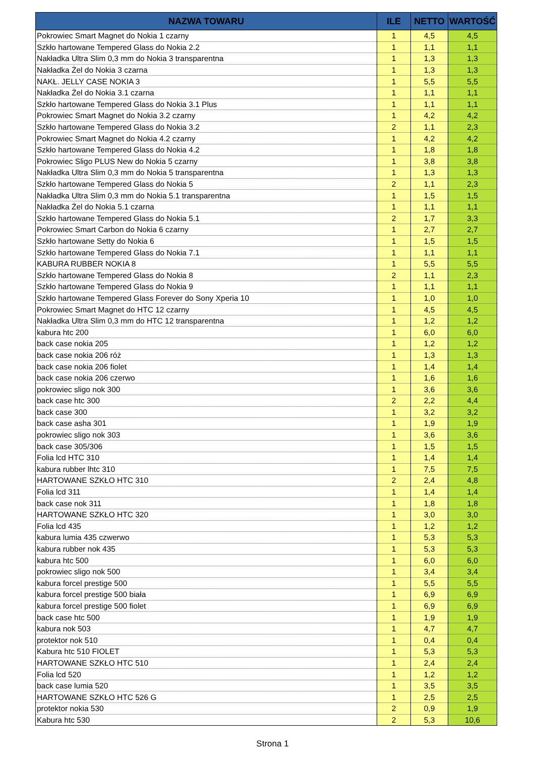| NAZWA TOWARU | ILE | NETTO | WARTOŚĆ |
| --- | --- | --- | --- |
| Pokrowiec Smart Magnet do Nokia 1 czarny | 1 | 4,5 | 4,5 |
| Szkło hartowane Tempered Glass do Nokia 2.2 | 1 | 1,1 | 1,1 |
| Nakładka Ultra Slim 0,3 mm do Nokia 3 transparentna | 1 | 1,3 | 1,3 |
| Nakładka Żel do Nokia 3 czarna | 1 | 1,3 | 1,3 |
| NAKŁ. JELLY CASE NOKIA 3 | 1 | 5,5 | 5,5 |
| Nakładka Żel do Nokia 3.1 czarna | 1 | 1,1 | 1,1 |
| Szkło hartowane Tempered Glass do Nokia 3.1 Plus | 1 | 1,1 | 1,1 |
| Pokrowiec Smart Magnet do Nokia 3.2 czarny | 1 | 4,2 | 4,2 |
| Szkło hartowane Tempered Glass do Nokia 3.2 | 2 | 1,1 | 2,3 |
| Pokrowiec Smart Magnet do Nokia 4.2 czarny | 1 | 4,2 | 4,2 |
| Szkło hartowane Tempered Glass do Nokia 4.2 | 1 | 1,8 | 1,8 |
| Pokrowiec Sligo PLUS New do Nokia 5 czarny | 1 | 3,8 | 3,8 |
| Nakładka Ultra Slim 0,3 mm do Nokia 5 transparentna | 1 | 1,3 | 1,3 |
| Szkło hartowane Tempered Glass do Nokia 5 | 2 | 1,1 | 2,3 |
| Nakładka Ultra Slim 0,3 mm do Nokia 5.1 transparentna | 1 | 1,5 | 1,5 |
| Nakładka Żel do Nokia 5.1 czarna | 1 | 1,1 | 1,1 |
| Szkło hartowane Tempered Glass do Nokia 5.1 | 2 | 1,7 | 3,3 |
| Pokrowiec Smart Carbon do Nokia 6 czarny | 1 | 2,7 | 2,7 |
| Szkło hartowane Setty do Nokia 6 | 1 | 1,5 | 1,5 |
| Szkło hartowane Tempered Glass do Nokia 7.1 | 1 | 1,1 | 1,1 |
| KABURA RUBBER NOKIA 8 | 1 | 5,5 | 5,5 |
| Szkło hartowane Tempered Glass do Nokia 8 | 2 | 1,1 | 2,3 |
| Szkło hartowane Tempered Glass do Nokia 9 | 1 | 1,1 | 1,1 |
| Szkło hartowane Tempered Glass Forever do Sony Xperia 10 | 1 | 1,0 | 1,0 |
| Pokrowiec Smart Magnet do HTC 12 czarny | 1 | 4,5 | 4,5 |
| Nakładka Ultra Slim 0,3 mm do HTC 12 transparentna | 1 | 1,2 | 1,2 |
| kabura htc 200 | 1 | 6,0 | 6,0 |
| back case nokia 205 | 1 | 1,2 | 1,2 |
| back case nokia 206 róż | 1 | 1,3 | 1,3 |
| back case nokia 206 fiolet | 1 | 1,4 | 1,4 |
| back case nokia 206 czerwo | 1 | 1,6 | 1,6 |
| pokrowiec sligo nok 300 | 1 | 3,6 | 3,6 |
| back case htc 300 | 2 | 2,2 | 4,4 |
| back case 300 | 1 | 3,2 | 3,2 |
| back case asha 301 | 1 | 1,9 | 1,9 |
| pokrowiec sligo nok 303 | 1 | 3,6 | 3,6 |
| back case 305/306 | 1 | 1,5 | 1,5 |
| Folia lcd HTC 310 | 1 | 1,4 | 1,4 |
| kabura rubber lhtc 310 | 1 | 7,5 | 7,5 |
| HARTOWANE SZKŁO HTC 310 | 2 | 2,4 | 4,8 |
| Folia lcd 311 | 1 | 1,4 | 1,4 |
| back case nok 311 | 1 | 1,8 | 1,8 |
| HARTOWANE SZKŁO HTC 320 | 1 | 3,0 | 3,0 |
| Folia lcd 435 | 1 | 1,2 | 1,2 |
| kabura lumia 435 czwerwo | 1 | 5,3 | 5,3 |
| kabura rubber nok 435 | 1 | 5,3 | 5,3 |
| kabura htc 500 | 1 | 6,0 | 6,0 |
| pokrowiec sligo nok 500 | 1 | 3,4 | 3,4 |
| kabura forcel prestige 500 | 1 | 5,5 | 5,5 |
| kabura forcel prestige 500 biała | 1 | 6,9 | 6,9 |
| kabura forcel prestige 500 fiolet | 1 | 6,9 | 6,9 |
| back case htc 500 | 1 | 1,9 | 1,9 |
| kabura nok 503 | 1 | 4,7 | 4,7 |
| protektor nok 510 | 1 | 0,4 | 0,4 |
| Kabura htc 510 FIOLET | 1 | 5,3 | 5,3 |
| HARTOWANE SZKŁO HTC 510 | 1 | 2,4 | 2,4 |
| Folia lcd 520 | 1 | 1,2 | 1,2 |
| back case lumia 520 | 1 | 3,5 | 3,5 |
| HARTOWANE SZKŁO HTC 526 G | 1 | 2,5 | 2,5 |
| protektor nokia 530 | 2 | 0,9 | 1,9 |
| Kabura htc 530 | 2 | 5,3 | 10,6 |
Strona 1